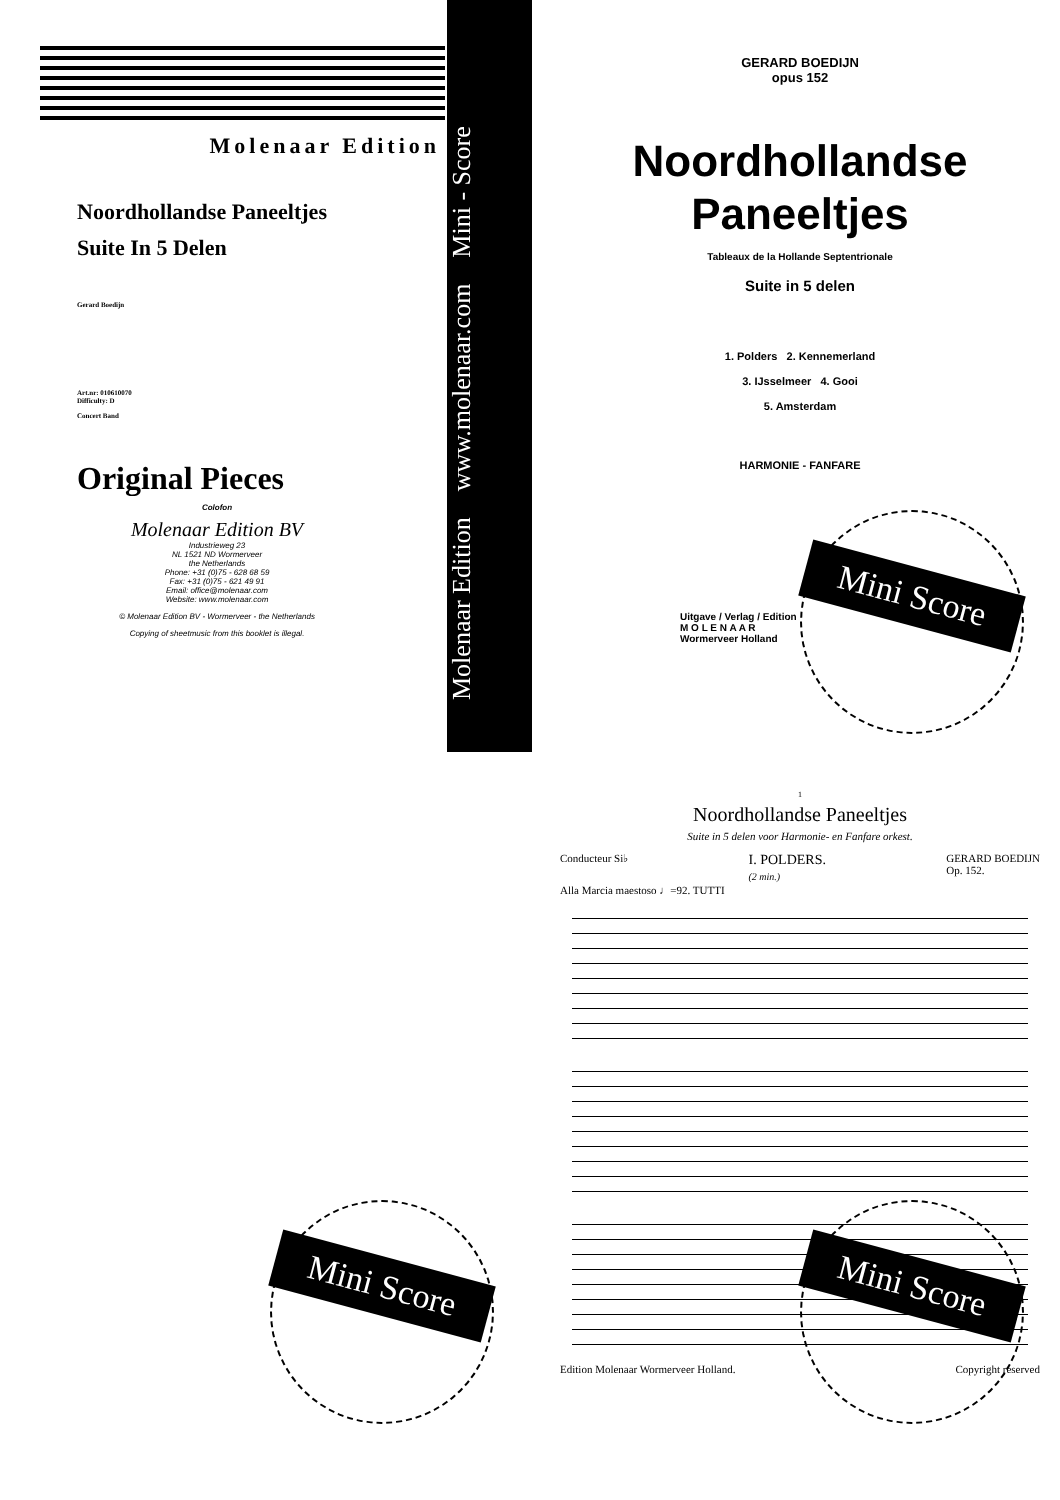Molenaar Edition
Noordhollandse Paneeltjes
Suite In 5 Delen
Gerard Boedijn
Art.nr: 010610070
Difficulty: D
Concert Band
Original Pieces
Colofon
Molenaar Edition BV
Industrieweg 23
NL 1521 ND Wormerveer
the Netherlands
Phone: +31 (0)75 - 628 68 59
Fax: +31 (0)75 - 621 49 91
Email: office@molenaar.com
Website: www.molenaar.com
© Molenaar Edition BV - Wormerveer - the Netherlands
Copying of sheetmusic from this booklet is illegal.
Molenaar Edition www.molenaar.com Mini - Score
GERARD BOEDIJN
opus 152
Noordhollandse
Paneeltjes
Tableaux de la Hollande Septentrionale
Suite in 5 delen
1. Polders 2. Kennemerland
3. IJsselmeer 4. Gooi
5. Amsterdam
HARMONIE - FANFARE
Uitgave / Verlag / Edition
M O L E N A A R
Wormerveer Holland
Mini Score
1
Noordhollandse Paneeltjes
Suite in 5 delen voor Harmonie- en Fanfare orkest.
Conducteur Si♭ I. POLDERS.
(2 min.) GERARD BOEDIJN
Op. 152.
Alla Marcia maestoso ♩=92. TUTTI
Edition Molenaar Wormerveer Holland. Copyright reserved
Mini Score Mini Score